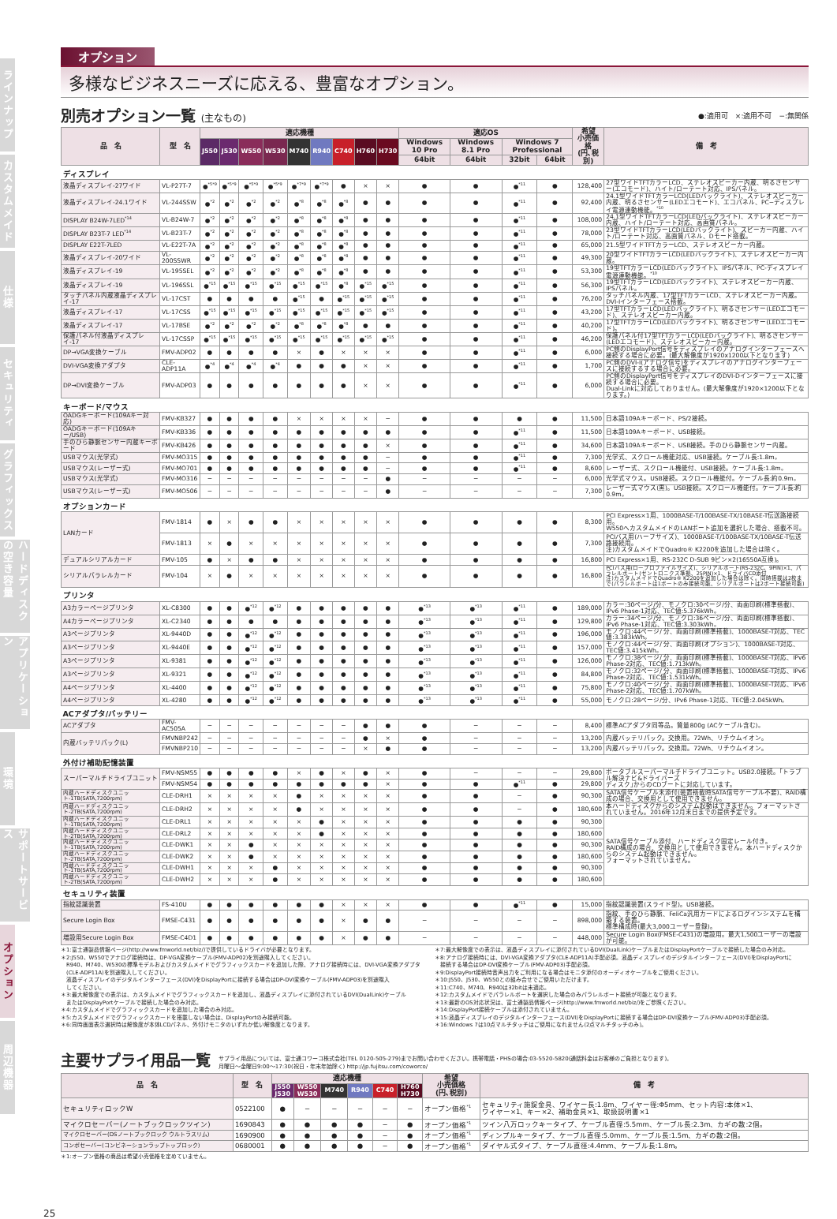ラインナップ
カスタムメイド
仕様
セキュリティ
グラフィックス
ハードディスクの空き容量
アプリケーション
環境
サポートサービス
オプション
周辺機器
オプション
多様なビジネスニーズに応える、豊富なオプション。
別売オプション一覧 (主なもの) ●:適用可　×:適用不可　−:無関係
| 品 名 | 型 名 | 適応機種 | | | | | | | | | 適応OS | | | | 希望 小売価格 (円､税別) | 備 考 |
| --- | --- | --- | --- | --- | --- | --- | --- | --- | --- | --- | --- | --- | --- | --- | --- | --- |
| | | J550 | J530 | W550 | W530 | M740 | R940 | C740 | H760 | H730 | Windows 10 Pro | Windows 8.1 Pro | Windows 7 Professional | | | |
| | | | | | | | | | | | 64bit | 64bit | 32bit | 64bit | | |
| ディスプレイ | | | | | | | | | | | | | | | | |
| 液晶ディスプレイ-27ワイド | VL-P27T-7 | ●<sup>*5*9</sup> | ●<sup>*5*9</sup> | ●<sup>*5*9</sup> | ●<sup>*5*9</sup> | ●<sup>*7*9</sup> | ●<sup>*7*9</sup> | ● | × | × | ● | ● | ●<sup>*11</sup> | ● | 128,400 | 27型ワイドTFTカラーLCD、ステレオスピーカー内蔵、明るさセンサー(エコモード)、ハイト/ローテート対応、IPSパネル。 |
| 液晶ディスプレイ-24.1ワイド | VL-244SSW | ●<sup>*2</sup> | ●<sup>*2</sup> | ●<sup>*2</sup> | ●<sup>*2</sup> | ●<sup>*8</sup> | ●<sup>*8</sup> | ●<sup>*8</sup> | ● | ● | ● | ● | ●<sup>*11</sup> | ● | 92,400 | 24.1型ワイドTFTカラーLCD(LEDバックライト)、ステレオスピーカー内蔵、明るさセンサー(LEDエコモード)、エコパネル、PC−ディスプレイ電源連動機能。<sup>*10</sup> |
| DISPLAY B24W-7LED<sup>*14</sup> | VL-B24W-7 | ●<sup>*2</sup> | ●<sup>*2</sup> | ●<sup>*2</sup> | ●<sup>*2</sup> | ●<sup>*8</sup> | ●<sup>*8</sup> | ●<sup>*8</sup> | ● | ● | ● | ● | ●<sup>*11</sup> | ● | 108,000 | 24.1型ワイドTFTカラーLCD(LEDバックライト)、ステレオスピーカー内蔵、ハイト/ローテート対応、高画質パネル。 |
| DISPLAY B23T-7 LED<sup>*14</sup> | VL-B23T-7 | ●<sup>*2</sup> | ●<sup>*2</sup> | ●<sup>*2</sup> | ●<sup>*2</sup> | ●<sup>*8</sup> | ●<sup>*8</sup> | ●<sup>*8</sup> | ● | ● | ● | ● | ●<sup>*11</sup> | ● | 78,000 | 23型ワイドTFTカラーLCD(LEDバックライト)、スピーカー内蔵、ハイト/ローテート対応、高画質パネル、Dモード搭載。 |
| DISPLAY E22T-7LED | VL-E22T-7A | ●<sup>*2</sup> | ●<sup>*2</sup> | ●<sup>*2</sup> | ●<sup>*2</sup> | ●<sup>*8</sup> | ●<sup>*8</sup> | ●<sup>*8</sup> | ● | ● | ● | ● | ●<sup>*11</sup> | ● | 65,000 | 21.5型ワイドTFTカラーLCD、ステレオスピーカー内蔵。 |
| 液晶ディスプレイ-20ワイド | VL-200SSWR | ●<sup>*2</sup> | ●<sup>*2</sup> | ●<sup>*2</sup> | ●<sup>*2</sup> | ●<sup>*8</sup> | ●<sup>*8</sup> | ●<sup>*8</sup> | ● | ● | ● | ● | ●<sup>*11</sup> | ● | 49,300 | 20型ワイドTFTカラーLCD(LEDバックライト)、ステレオスピーカー内蔵。 |
| 液晶ディスプレイ-19 | VL-195SEL | ●<sup>*2</sup> | ●<sup>*2</sup> | ●<sup>*2</sup> | ●<sup>*2</sup> | ●<sup>*8</sup> | ●<sup>*8</sup> | ●<sup>*8</sup> | ● | ● | ● | ● | ●<sup>*11</sup> | ● | 53,300 | 19型TFTカラーLCD(LEDバックライト)、IPSパネル、PC-ディスプレイ電源連動機能。<sup>*10</sup> |
| 液晶ディスプレイ-19 | VL-196SSL | ●<sup>*15</sup> | ●<sup>*15</sup> | ●<sup>*15</sup> | ●<sup>*15</sup> | ●<sup>*15</sup> | ●<sup>*15</sup> | ●<sup>*8</sup> | ●<sup>*15</sup> | ●<sup>*15</sup> | ● | ● | ●<sup>*11</sup> | ● | 56,300 | 19型TFTカラーLCD(LEDバックライト)、ステレオスピーカー内蔵、IPSパネル。 |
| タッチパネル内蔵液晶ディスプレイ-17 | VL-17CST | ● | ● | ● | ● | ●<sup>*15</sup> | ● | ●<sup>*15</sup> | ●<sup>*15</sup> | ●<sup>*15</sup> | ● | ● | ●<sup>*11</sup> | ● | 76,200 | タッチパネル内蔵、17型TFTカラーLCD、ステレオスピーカー内蔵。DVI-Iインターフェース搭載。 |
| 液晶ディスプレイ-17 | VL-17CSS | ●<sup>*15</sup> | ●<sup>*15</sup> | ●<sup>*15</sup> | ●<sup>*15</sup> | ●<sup>*15</sup> | ●<sup>*15</sup> | ●<sup>*15</sup> | ●<sup>*15</sup> | ●<sup>*15</sup> | ● | ● | ●<sup>*11</sup> | ● | 43,200 | 17型TFTカラーLCD(LEDバックライト)、明るさセンサー(LEDエコモード)、ステレオスピーカー内蔵。 |
| 液晶ディスプレイ-17 | VL-17BSE | ●<sup>*2</sup> | ●<sup>*2</sup> | ●<sup>*2</sup> | ●<sup>*2</sup> | ●<sup>*8</sup> | ●<sup>*8</sup> | ●<sup>*8</sup> | ● | ● | ● | ● | ●<sup>*11</sup> | ● | 40,200 | 17型TFTカラーLCD(LEDバックライト)、明るさセンサー(LEDエコモード)。 |
| 保護パネル付液晶ディスプレイ-17 | VL-17CSSP | ●<sup>*15</sup> | ●<sup>*15</sup> | ●<sup>*15</sup> | ●<sup>*15</sup> | ●<sup>*15</sup> | ●<sup>*15</sup> | ●<sup>*15</sup> | ●<sup>*15</sup> | ●<sup>*15</sup> | ● | ● | ●<sup>*11</sup> | ● | 46,200 | 保護パネル付17型TFTカラーLCD(LEDバックライト)、明るさセンサー(LEDエコモード)、ステレオスピーカー内蔵。 |
| DP→VGA変換ケーブル | FMV-ADP02 | ● | ● | ● | ● | × | ● | × | × | × | ● | ● | ●<sup>*11</sup> | ● | 6,000 | PC側のDisplayPort信号をディスプレイのアナログインターフェースへ接続する場合に必要。(最大解像度が1920x1200以下となります) |
| DVI-VGA変換アダプタ | CLE-ADP11A | ●<sup>*4</sup> | ●<sup>*4</sup> | ●<sup>*4</sup> | ●<sup>*4</sup> | ● | ● | ● | × | × | ● | ● | ●<sup>*11</sup> | ● | 1,700 | PC側のDVI-I(アナログ信号)をディスプレイのアナログインターフェースに接続するする場合に必要。 |
| DP→DVI変換ケーブル | FMV-ADP03 | ● | ● | ● | ● | ● | ● | ● | × | × | ● | ● | ●<sup>*11</sup> | ● | 6,000 | PC側のDisplayPort信号をディスプレイのDVI-Dインターフェースに接続する場合に必要。 Dual-Linkに対応しておりません。(最大解像度が1920×1200以下となります。) |
| キーボード/マウス | | | | | | | | | | | | | | | | |
| OADGキーボード(109Aキー対応) | FMV-KB327 | ● | ● | ● | ● | × | × | × | × | − | ● | ● | ● | ● | 11,500 | 日本語109Aキーボード、PS/2接続。 |
| OADGキーボード(109Aキー/USB) | FMV-KB336 | ● | ● | ● | ● | ● | ● | ● | ● | ● | ● | ● | ●<sup>*11</sup> | ● | 11,500 | 日本語109Aキーボード、USB接続。 |
| 手のひら静脈センサー内蔵キーボード | FMV-KB426 | ● | ● | ● | ● | ● | ● | ● | ● | × | ● | ● | ●<sup>*11</sup> | ● | 34,600 | 日本語109Aキーボード、USB接続。手のひら静脈センサー内蔵。 |
| USBマウス(光学式) | FMV-MO315 | ● | ● | ● | ● | ● | ● | ● | ● | − | ● | ● | ●<sup>*11</sup> | ● | 7,300 | 光学式、スクロール機能対応、USB接続。ケーブル長:1.8m。 |
| USBマウス(レーザー式) | FMV-MO701 | ● | ● | ● | ● | ● | ● | ● | ● | − | ● | ● | ●<sup>*11</sup> | ● | 8,600 | レーザー式、スクロール機能付、USB接続。ケーブル長:1.8m。 |
| USBマウス(光学式) | FMV-MO316 | − | − | − | − | − | − | − | − | ● | − | − | − | − | 6,000 | 光学式マウス。USB接続。スクロール機能付。ケーブル長:約0.9m。 |
| USBマウス(レーザー式) | FMV-MO506 | − | − | − | − | − | − | − | − | ● | − | − | − | − | 7,300 | レーザー式マウス(黒)。USB接続。スクロール機能付。ケーブル長:約0.9m。 |
| オプションカード | | | | | | | | | | | | | | | | |
| LANカード | FMV-1814 | ● | × | ● | ● | × | × | × | × | × | ● | ● | ● | ● | 8,300 | PCI Express×1用、1000BASE-T/100BASE-TX/10BASE-T伝送路接続用。 W550へカスタムメイドのLANポート追加を選択した場合、搭載不可。 |
| | FMV-1813 | × | ● | × | × | × | × | × | × | × | ● | ● | ● | ● | 7,300 | PCIバス用(ハーフサイズ)、1000BASE-T/100BASE-TX/10BASE-T伝送路接続用。 注)カスタムメイドでQuadro® K2200を追加した場合は除く。 |
| デュアルシリアルカード | FMV-105 | ● | × | ● | ● | × | × | × | × | × | ● | ● | ● | ● | 16,800 | PCI Express×1用、RS-232C D-SUB 9ピン×2(16550A互換)。 |
| シリアルパラレルカード | FMV-104 | × | ● | × | × | × | × | × | × | × | ● | ● | ● | ● | 16,800 | PCIバス用(ロープロファイルサイズ)、シリアルポート(RS-232C、9PIN)×1、パラレルポート(セントロニクス準拠、25PIN)×1、ドライバCD添付 注)カスタムメイドでQuadro® K2200を追加した場合は除く。同時搭載は2枚まで(パラレルポートは1ポートのみ接続可能、シリアルポートは2ポート接続可能) |
| プリンタ | | | | | | | | | | | | | | | | |
| A3カラーページプリンタ | XL-C8300 | ● | ● | ●<sup>*12</sup> | ●<sup>*12</sup> | ● | ● | ● | ● | ● | ●<sup>*13</sup> | ●<sup>*13</sup> | ●<sup>*11</sup> | ● | 189,000 | カラー:30ページ/分、モノクロ:30ページ/分、両面印刷(標準搭載)、IPv6 Phase-1対応、TEC値:5.376kWh。 |
| A4カラーページプリンタ | XL-C2340 | ● | ● | ● | ● | ● | ● | ● | ● | ● | ●<sup>*13</sup> | ●<sup>*13</sup> | ●<sup>*11</sup> | ● | 129,800 | カラー:34ページ/分、モノクロ:36ページ/分、両面印刷(標準搭載)、IPv6 Phase-1対応、TEC値:3.303kWh。 |
| A3ページプリンタ | XL-9440D | ● | ● | ●<sup>*12</sup> | ●<sup>*12</sup> | ● | ● | ● | ● | ● | ●<sup>*13</sup> | ●<sup>*13</sup> | ●<sup>*11</sup> | ● | 196,000 | モノクロ:44ページ/ 分、両面印刷(標準搭載)、1000BASE-T対応、TEC値:3.383kWh。 |
| A3ページプリンタ | XL-9440E | ● | ● | ●<sup>*12</sup> | ●<sup>*12</sup> | ● | ● | ● | ● | ● | ●<sup>*13</sup> | ●<sup>*13</sup> | ●<sup>*11</sup> | ● | 157,000 | モノクロ:44ページ/ 分、両面印刷(オプション)、1000BASE-T対応、TEC値:3.415kWh。 |
| A3ページプリンタ | XL-9381 | ● | ● | ●<sup>*12</sup> | ●<sup>*12</sup> | ● | ● | ● | ● | ● | ●<sup>*13</sup> | ●<sup>*13</sup> | ●<sup>*11</sup> | ● | 126,000 | モノクロ:38ページ/ 分、両面印刷(標準搭載)、1000BASE-T対応、IPv6 Phase-2対応、TEC値:1.713kWh。 |
| A3ページプリンタ | XL-9321 | ● | ● | ●<sup>*12</sup> | ●<sup>*12</sup> | ● | ● | ● | ● | ● | ●<sup>*13</sup> | ●<sup>*13</sup> | ●<sup>*11</sup> | ● | 84,800 | モノクロ:32ページ/ 分、両面印刷(標準搭載)、1000BASE-T対応、IPv6 Phase-2対応、TEC値:1.531kWh。 |
| A4ページプリンタ | XL-4400 | ● | ● | ●<sup>*12</sup> | ●<sup>*12</sup> | ● | ● | ● | ● | ● | ●<sup>*13</sup> | ●<sup>*13</sup> | ●<sup>*11</sup> | ● | 75,800 | モノクロ:40ページ/ 分、両面印刷(標準搭載)、1000BASE-T対応、IPv6 Phase-2対応、TEC値:1.707kWh。 |
| A4ページプリンタ | XL-4280 | ● | ● | ●<sup>*12</sup> | ●<sup>*12</sup> | ● | ● | ● | ● | ● | ●<sup>*13</sup> | ●<sup>*13</sup> | ●<sup>*11</sup> | ● | 55,000 | モノクロ:28ページ/分、IPv6 Phase-1対応、TEC値:2.045kWh。 |
| ACアダプタ/バッテリー | | | | | | | | | | | | | | | | |
| ACアダプタ | FMV-AC505A | − | − | − | − | − | − | − | ● | ● | ● | − | − | − | 8,400 | 標準ACアダプタ同等品。質量800g (ACケーブル含む)。 |
| 内蔵バッテリパック(L) | FMVNBP242 | − | − | − | − | − | − | − | ● | × | ● | − | − | − | 13,200 | 内蔵バッテリパック。交換用。72Wh、リチウムイオン。 |
| | FMVNBP210 | − | − | − | − | − | − | − | × | ● | ● | − | − | − | 13,200 | 内蔵バッテリパック。交換用。72Wh、リチウムイオン。 |
| 外付け補助記憶装置 | | | | | | | | | | | | | | | | |
| スーパーマルチドライブユニット | FMV-NSM55 | ● | ● | ● | ● | × | ● | × | ● | × | ● | − | − | − | 29,800 | ポータブルスーパーマルチドライブユニット。USB2.0接続。｢トラブル解決ナビ&ドライバーズ ディスク｣からのCDブートに対応しています。 |
| | FMV-NSM54 | ● | ● | ● | ● | ● | ● | ● | ● | × | ● | ● | ●<sup>*11</sup> | ● | 29,800 | |
| 内蔵ハードディスクユニット-1TB(SATA,7200rpm) | CLE-DRH1 | × | × | × | × | ● | × | × | × | × | ● | ● | − | ● | 90,300 | SATA信号ケーブル未添付(装置搭載時SATA信号ケーブル不要)、RAID構成の場合、交換用として使用できません。 |
| 内蔵ハードディスクユニット-2TB(SATA,7200rpm) | CLE-DRH2 | × | × | × | × | ● | × | × | × | × | ● | ● | − | ● | 180,600 | 本ハードディスクからのシステム起動はできません。フォーマットされていません。2016年12月末日までの提供予定です。 |
| 内蔵ハードディスクユニット-1TB(SATA,7200rpm) | CLE-DRL1 | × | × | × | × | × | ● | × | × | × | ● | ● | ● | ● | 90,300 | SATA信号ケーブル添付、ハードディスク固定レール付き。 RAID構成の場合、交換用として使用できません。本ハードディスクからのシステム起動はできません。 フォーマットされていません。 |
| 内蔵ハードディスクユニット-2TB(SATA,7200rpm) | CLE-DRL2 | × | × | × | × | × | ● | × | × | × | ● | ● | ● | ● | 180,600 | |
| 内蔵ハードディスクユニット-1TB(SATA,7200rpm) | CLE-DWK1 | × | × | ● | × | × | × | × | × | × | ● | ● | ● | ● | 90,300 | |
| 内蔵ハードディスクユニット-2TB(SATA,7200rpm) | CLE-DWK2 | × | × | ● | × | × | × | × | × | × | ● | ● | ● | ● | 180,600 | |
| 内蔵ハードディスクユニット-1TB(SATA,7200rpm) | CLE-DWH1 | × | × | × | ● | × | × | × | × | × | ● | ● | ● | ● | 90,300 | |
| 内蔵ハードディスクユニット-2TB(SATA,7200rpm) | CLE-DWH2 | × | × | × | ● | × | × | × | × | × | ● | ● | ● | ● | 180,600 | |
| セキュリティ装置 | | | | | | | | | | | | | | | | |
| 指紋認識装置 | FS-410U | ● | ● | ● | ● | ● | ● | × | × | × | ● | ● | ●<sup>*11</sup> | ● | 15,000 | 指紋認識装置(スライド型)。USB接続。 |
| Secure Login Box | FMSE-C431 | ● | ● | ● | ● | ● | ● | × | ● | ● | − | − | − | − | 898,000 | 指紋、手のひら静脈、FeliCa汎用カードによるログインシステムを構築する装置。 標準構成時(最大3,000ユーザー登録)。 |
| 増設用Secure Login Box | FMSE-C4D1 | ● | ● | ● | ● | ● | ● | × | ● | ● | − | − | − | − | 448,000 | Secure Login Box(FMSE-C431)の増設用。最大1,500ユーザーの増設が可能。 |
＊1:富士通製品情報ページ(http://www.fmworld.net/biz/)で提供しているドライバが必要となります。
＊2:J550、W550でアナログ接続時は、DP-VGA変換ケーブル(FMV-ADP02)を別途購入してください。
　R940、M740、W530の標準モデルおよびカスタムメイドでグラフィックスカードを追加した際、アナログ接続時には、DVI-VGA変換アダプタ
　(CLE-ADP11A)を別途購入してください。
　液晶ディスプレイのデジタルインターフェース(DVI)をDisplayPortに接続する場合はDP-DVI変換ケーブル(FMV-ADP03)を別途購入
　してください。
＊3:最大解像度での表示は、カスタムメイドでグラフィックスカードを追加し、液晶ディスプレイに添付されているDVI(DualLink)ケーブル
　またはDisplayPortケーブルで接続した場合のみ対応。
＊4:カスタムメイドでグラフィックスカードを追加した場合のみ対応。
＊5:カスタムメイドでグラフィックスカードを搭載しない場合は、DisplayPortのみ接続可能。
＊6:同時画面表示選択時は解像度が本体LCDパネル、外付けモニタのいずれか低い解像度となります。
＊7:最大解像度での表示は、液晶ディスプレイに添付されているDVI(DualLink)ケーブルまたはDisplayPortケーブルで接続した場合のみ対応。
＊8:アナログ接続時には、DVI-VGA変換アダプタ(CLE-ADP11A)手配必須。液晶ディスプレイのデジタルインターフェース(DVI)をDisplayPortに
　接続する場合はDP-DVI変換ケーブル(FMV-ADP03)手配必須。
＊9:DisplayPort接続時音声出力をご利用になる場合はモニタ添付のオーディオケーブルをご使用ください。
＊10:J550、J530、W550との組み合せでご使用いただけます。
＊11:C740、M740、R940は32bitは未適応。
＊12:カスタムメイドでパラレルポートを選択した場合のみパラレルポート接続が可能となります。
＊13:最新のOS対応状況は、富士通製品情報ページ(http://www.fmworld.net/biz/)をご参照ください。
＊14:DisplayPort接続ケーブルは添付されていません。
＊15:液晶ディスプレイのデジタルインターフェース(DVI)をDisplayPortに接続する場合はDP-DVI変換ケーブル(FMV-ADP03)手配必須。
＊16:Windows 7は10点マルチタッチはご使用になれません(2点マルチタッチのみ)。
主要サプライ用品一覧
サプライ用品については、富士通コワーコ株式会社(TEL 0120-505-279)までお問い合わせください。携帯電話・PHSの場合:03-5520-5820(通話料金はお客様のご負担となります)。
月曜日〜金曜日9:00〜17:30(祝日・年末年始除く) http://jp.fujitsu.com/coworco/
| 品 名 | 型 名 | 適応機種 | | | | | | 希望 小売価格 (円､税別) | 備 考 |
| --- | --- | --- | --- | --- | --- | --- | --- | --- | --- |
| | | J550 J530 | W550 W530 | M740 | R940 | C740 | H760 H730 | | |
| セキュリティロックW | 0522100 | ● | − | − | − | − | − | オープン価格<sup>*1</sup> | セキュリティ施錠金具、ワイヤー長:1.8m、ワイヤー径:Φ5mm、セット内容:本体×1、 ワイヤー×1、キー×2、補助金具×1、取扱説明書×1 |
| マイクロセーバー(ノートブックロックツイン) | 1690843 | ● | ● | ● | ● | − | ● | オープン価格<sup>*1</sup> | ツイン八万ロックキータイプ、ケーブル直径:5.5mm、ケーブル長:2.3m、カギの数:2個。 |
| マイクロセーバー(DSノートブックロック ウルトラスリム) | 1690900 | ● | ● | ● | ● | − | ● | オープン価格<sup>*1</sup> | ディンプルキータイプ、ケーブル直径:5.0mm、ケーブル長:1.5m、カギの数:2個。 |
| コンボセーバー(コンビネーションラップトップロック) | 0680001 | ● | ● | ● | ● | − | ● | オープン価格<sup>*1</sup> | ダイヤル式タイプ、ケーブル直径:4.4mm、ケーブル長:1.8m。 |
＊1:オープン価格の商品は希望小売価格を定めていません。
25